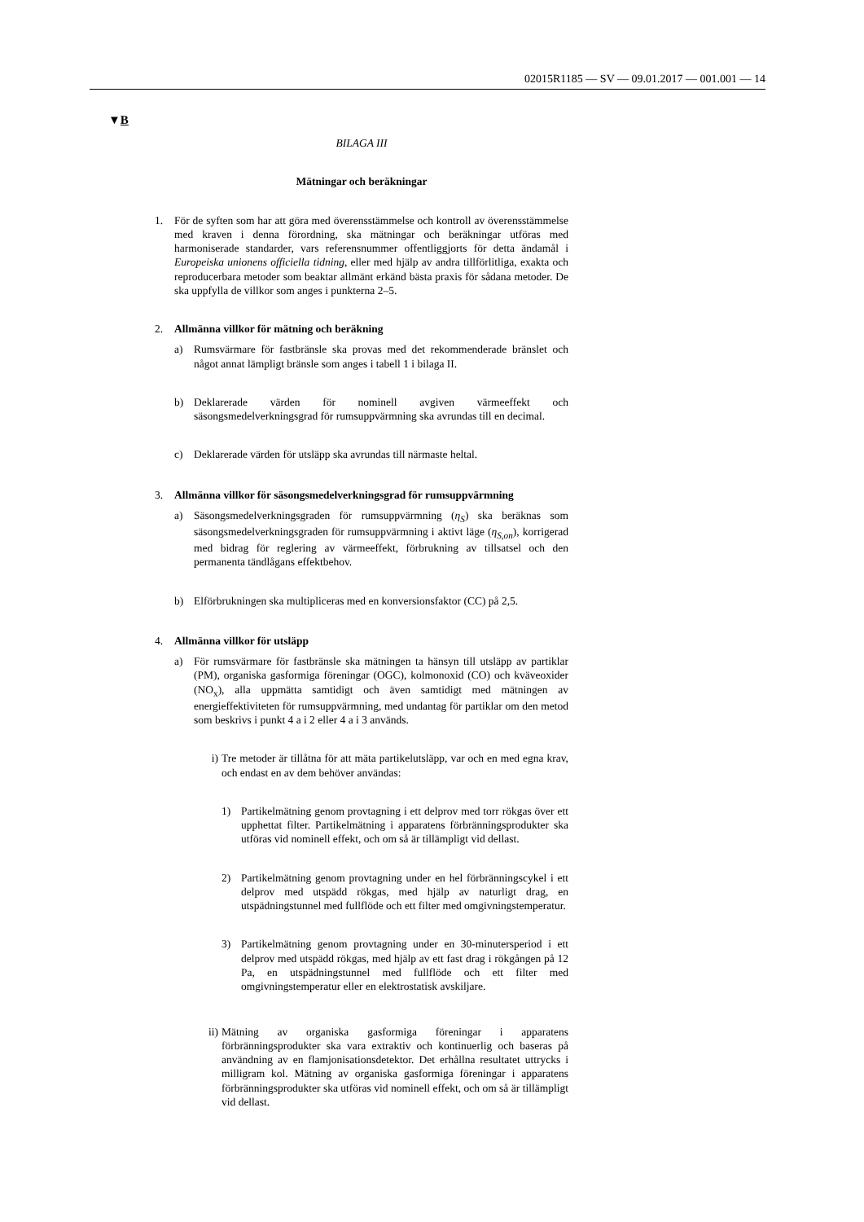02015R1185 — SV — 09.01.2017 — 001.001 — 14
▼B
BILAGA III
Mätningar och beräkningar
1. För de syften som har att göra med överensstämmelse och kontroll av överensstämmelse med kraven i denna förordning, ska mätningar och beräkningar utföras med harmoniserade standarder, vars referensnummer offentliggjorts för detta ändamål i Europeiska unionens officiella tidning, eller med hjälp av andra tillförlitliga, exakta och reproducerbara metoder som beaktar allmänt erkänd bästa praxis för sådana metoder. De ska uppfylla de villkor som anges i punkterna 2–5.
2. Allmänna villkor för mätning och beräkning
a) Rumsvärmare för fastbränsle ska provas med det rekommenderade bränslet och något annat lämpligt bränsle som anges i tabell 1 i bilaga II.
b) Deklarerade värden för nominell avgiven värmeeffekt och säsongsmedelverkningsgrad för rumsuppvärmning ska avrundas till en decimal.
c) Deklarerade värden för utsläpp ska avrundas till närmaste heltal.
3. Allmänna villkor för säsongsmedelverkningsgrad för rumsuppvärmning
a) Säsongsmedelverkningsgraden för rumsuppvärmning (η<sub>S</sub>) ska beräknas som säsongsmedelverkningsgraden för rumsuppvärmning i aktivt läge (η<sub>S,on</sub>), korrigerad med bidrag för reglering av värmeeffekt, förbrukning av tillsatsel och den permanenta tändlågans effektbehov.
b) Elförbrukningen ska multipliceras med en konversionsfaktor (CC) på 2,5.
4. Allmänna villkor för utsläpp
a) För rumsvärmare för fastbränsle ska mätningen ta hänsyn till utsläpp av partiklar (PM), organiska gasformiga föreningar (OGC), kolmonoxid (CO) och kväveoxider (NO<sub>x</sub>), alla uppmätta samtidigt och även samtidigt med mätningen av energieffektiviteten för rumsuppvärmning, med undantag för partiklar om den metod som beskrivs i punkt 4 a i 2 eller 4 a i 3 används.
i) Tre metoder är tillåtna för att mäta partikelutsläpp, var och en med egna krav, och endast en av dem behöver användas:
1) Partikelmätning genom provtagning i ett delprov med torr rökgas över ett upphettat filter. Partikelmätning i apparatens förbränningsprodukter ska utföras vid nominell effekt, och om så är tillämpligt vid dellast.
2) Partikelmätning genom provtagning under en hel förbränningscykel i ett delprov med utspädd rökgas, med hjälp av naturligt drag, en utspädningstunnel med fullflöde och ett filter med omgivningstemperatur.
3) Partikelmätning genom provtagning under en 30-minutersperiod i ett delprov med utspädd rökgas, med hjälp av ett fast drag i rökgången på 12 Pa, en utspädningstunnel med fullflöde och ett filter med omgivningstemperatur eller en elektrostatisk avskiljare.
ii) Mätning av organiska gasformiga föreningar i apparatens förbränningsprodukter ska vara extraktiv och kontinuerlig och baseras på användning av en flamjonisationsdetektor. Det erhållna resultatet uttrycks i milligram kol. Mätning av organiska gasformiga föreningar i apparatens förbränningsprodukter ska utföras vid nominell effekt, och om så är tillämpligt vid dellast.